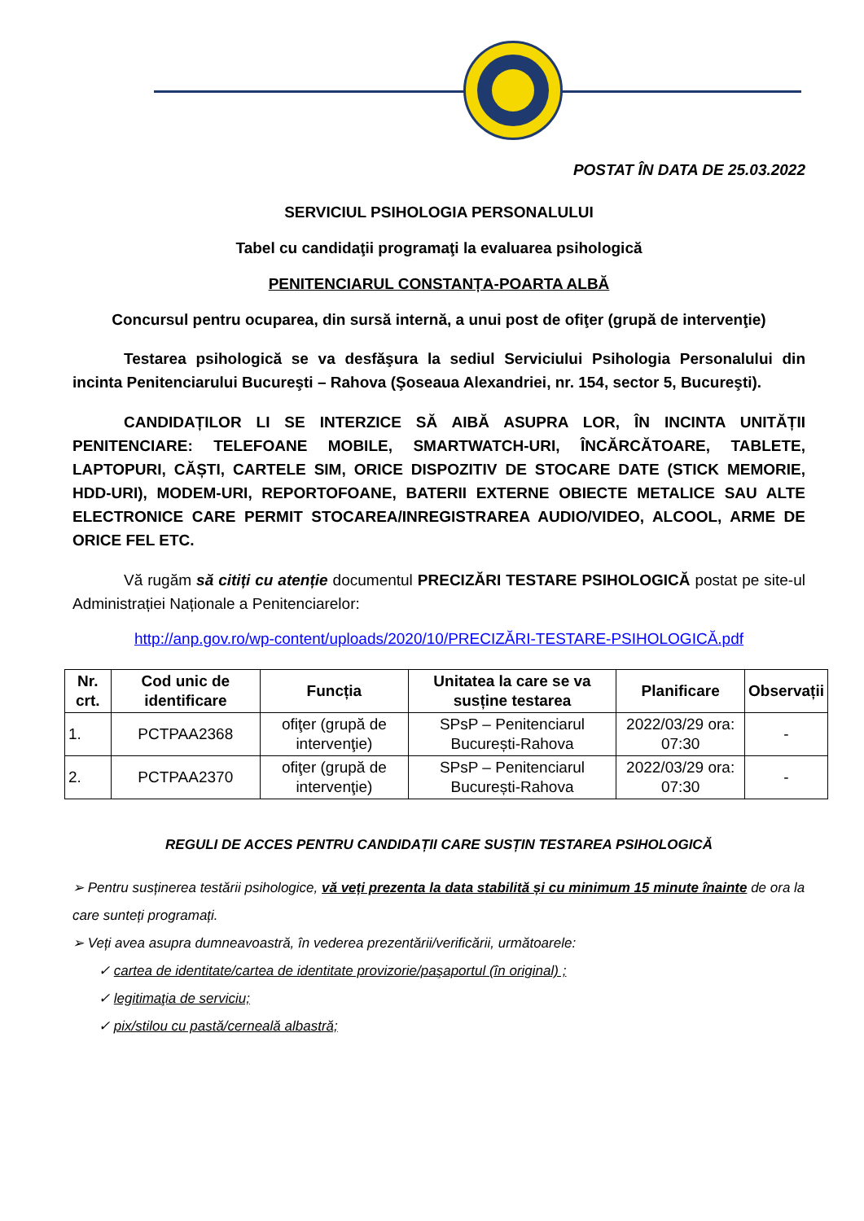POSTAT ÎN DATA DE 25.03.2022
SERVICIUL PSIHOLOGIA PERSONALULUI
Tabel cu candidaţii programaţi la evaluarea psihologică
PENITENCIARUL CONSTANȚA-POARTA ALBĂ
Concursul pentru ocuparea, din sursă internă, a unui post de ofiţer (grupă de intervenţie)
Testarea psihologică se va desfăşura la sediul Serviciului Psihologia Personalului din incinta Penitenciarului Bucureşti – Rahova (Şoseaua Alexandriei, nr. 154, sector 5, Bucureşti).
CANDIDAȚILOR LI SE INTERZICE SĂ AIBĂ ASUPRA LOR, ÎN INCINTA UNITĂȚII PENITENCIARE: TELEFOANE MOBILE, SMARTWATCH-URI, ÎNCĂRCĂTOARE, TABLETE, LAPTOPURI, CĂȘTI, CARTELE SIM, ORICE DISPOZITIV DE STOCARE DATE (STICK MEMORIE, HDD-URI), MODEM-URI, REPORTOFOANE, BATERII EXTERNE OBIECTE METALICE SAU ALTE ELECTRONICE CARE PERMIT STOCAREA/INREGISTRAREA AUDIO/VIDEO, ALCOOL, ARME DE ORICE FEL ETC.
Vă rugăm să citiți cu atenție documentul PRECIZĂRI TESTARE PSIHOLOGICĂ postat pe site-ul Administrației Naționale a Penitenciarelor:
http://anp.gov.ro/wp-content/uploads/2020/10/PRECIZĂRI-TESTARE-PSIHOLOGICĂ.pdf
| Nr. crt. | Cod unic de identificare | Funcția | Unitatea la care se va susține testarea | Planificare | Observații |
| --- | --- | --- | --- | --- | --- |
| 1. | PCTPAA2368 | ofiţer (grupă de intervenţie) | SPsP – Penitenciarul București-Rahova | 2022/03/29 ora: 07:30 | - |
| 2. | PCTPAA2370 | ofiţer (grupă de intervenţie) | SPsP – Penitenciarul București-Rahova | 2022/03/29 ora: 07:30 | - |
REGULI DE ACCES PENTRU CANDIDAȚII CARE SUSȚIN TESTAREA PSIHOLOGICĂ
➢ Pentru susținerea testării psihologice, vă veți prezenta la data stabilită și cu minimum 15 minute înainte de ora la care sunteți programați.
➢ Veți avea asupra dumneavoastră, în vederea prezentării/verificării, următoarele:
✓ cartea de identitate/cartea de identitate provizorie/paşaportul (în original) ;
✓ legitimaţia de serviciu;
✓ pix/stilou cu pastă/cerneală albastră;